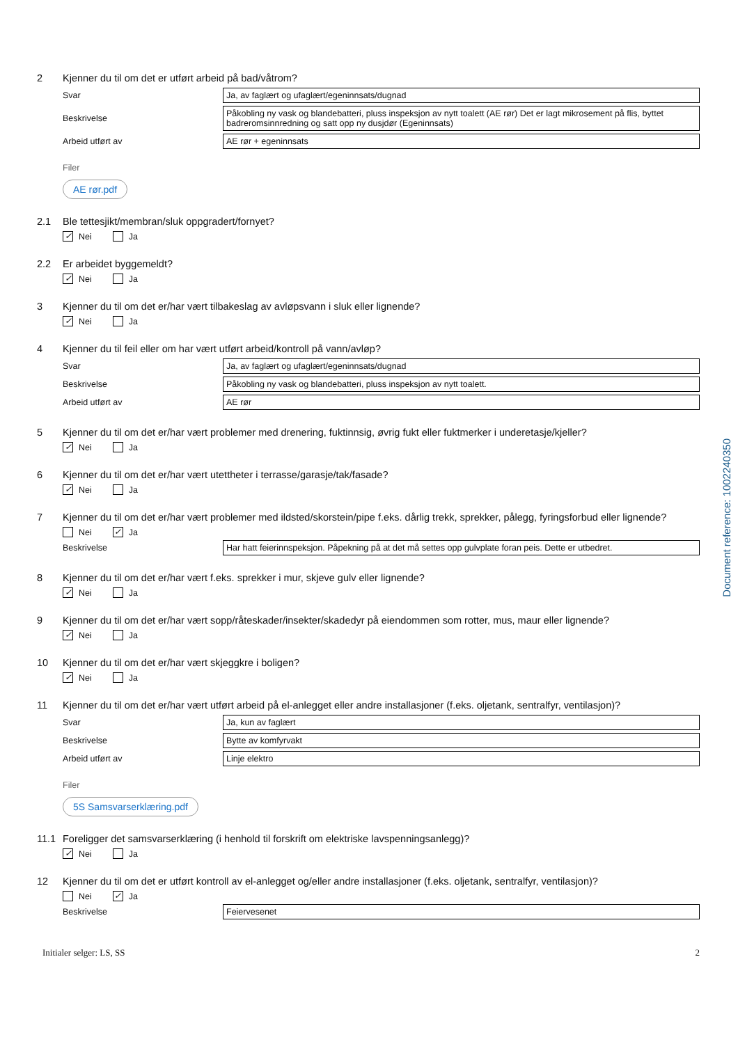2 Kjenner du til om det er utført arbeid på bad/våtrom?
Svar
Ja, av faglært og ufaglært/egeninnsats/dugnad
Beskrivelse
Påkobling ny vask og blandebatteri, pluss inspeksjon av nytt toalett (AE rør) Det er lagt mikrosement på flis, byttet badreromsinnredning og satt opp ny dusjdør (Egeninnsats)
Arbeid utført av
AE rør + egeninnsats
Filer
AE rør.pdf
2.1 Ble tettesjikt/membran/sluk oppgradert/fornyet?
✓ Nei Ja
2.2 Er arbeidet byggemeldt?
✓ Nei Ja
3 Kjenner du til om det er/har vært tilbakeslag av avløpsvann i sluk eller lignende?
✓ Nei Ja
4 Kjenner du til feil eller om har vært utført arbeid/kontroll på vann/avløp?
Svar
Ja, av faglært og ufaglært/egeninnsats/dugnad
Beskrivelse
Påkobling ny vask og blandebatteri, pluss inspeksjon av nytt toalett.
Arbeid utført av
AE rør
5 Kjenner du til om det er/har vært problemer med drenering, fuktinnsig, øvrig fukt eller fuktmerker i underetasje/kjeller?
✓ Nei Ja
6 Kjenner du til om det er/har vært utettheter i terrasse/garasje/tak/fasade?
✓ Nei Ja
7 Kjenner du til om det er/har vært problemer med ildsted/skorstein/pipe f.eks. dårlig trekk, sprekker, pålegg, fyringsforbud eller lignende?
Nei ✓ Ja
Beskrivelse
Har hatt feierinnspeksjon. Påpekning på at det må settes opp gulvplate foran peis. Dette er utbedret.
8 Kjenner du til om det er/har vært f.eks. sprekker i mur, skjeve gulv eller lignende?
✓ Nei Ja
9 Kjenner du til om det er/har vært sopp/råteskader/insekter/skadedyr på eiendommen som rotter, mus, maur eller lignende?
✓ Nei Ja
10 Kjenner du til om det er/har vært skjeggkre i boligen?
✓ Nei Ja
11 Kjenner du til om det er/har vært utført arbeid på el-anlegget eller andre installasjoner (f.eks. oljetank, sentralfyr, ventilasjon)?
Svar
Ja, kun av faglært
Beskrivelse
Bytte av komfyrvakt
Arbeid utført av
Linje elektro
Filer
5S Samsvarserklæring.pdf
11.1 Foreligger det samsvarserklæring (i henhold til forskrift om elektriske lavspenningsanlegg)?
✓ Nei Ja
12 Kjenner du til om det er utført kontroll av el-anlegget og/eller andre installasjoner (f.eks. oljetank, sentralfyr, ventilasjon)?
Nei ✓ Ja
Beskrivelse
Feiervesenet
Initialer selger: LS, SS 2
Document reference: 1002240350